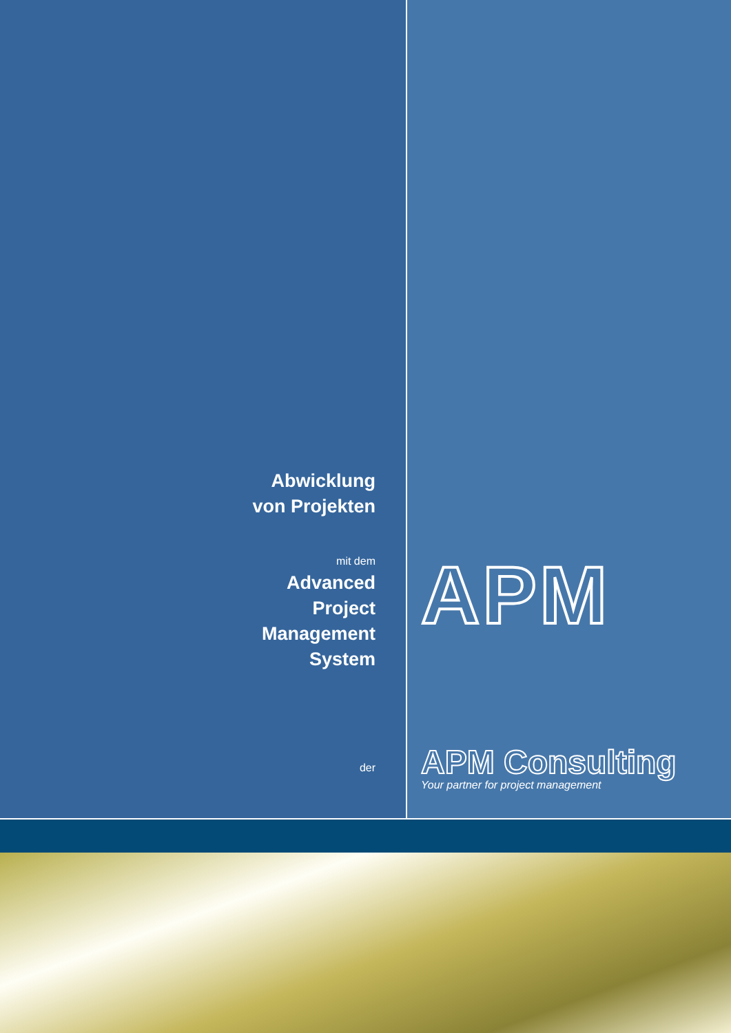Abwicklung
von Projekten
mit dem
Advanced
Project
Management
System
der
APM
APM Consulting
Your partner for project management